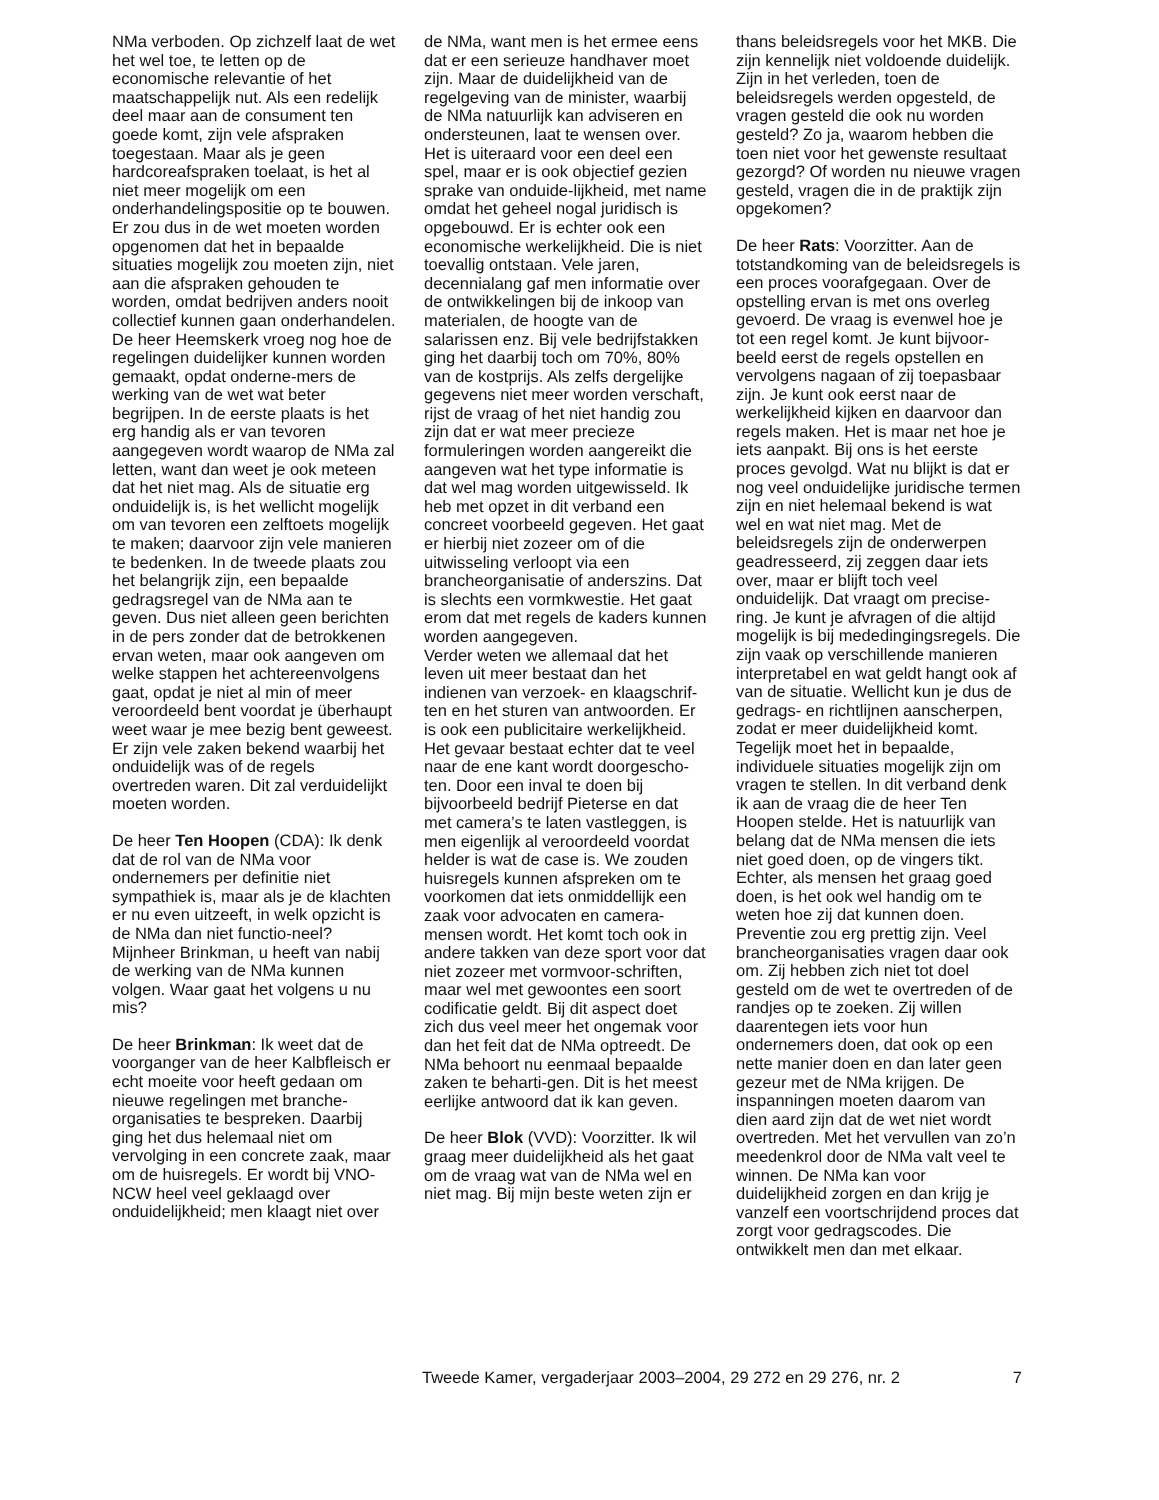NMa verboden. Op zichzelf laat de wet het wel toe, te letten op de economische relevantie of het maatschappelijk nut. Als een redelijk deel maar aan de consument ten goede komt, zijn vele afspraken toegestaan. Maar als je geen hardcoreafspraken toelaat, is het al niet meer mogelijk om een onderhandelingspositie op te bouwen. Er zou dus in de wet moeten worden opgenomen dat het in bepaalde situaties mogelijk zou moeten zijn, niet aan die afspraken gehouden te worden, omdat bedrijven anders nooit collectief kunnen gaan onderhandelen.
De heer Heemskerk vroeg nog hoe de regelingen duidelijker kunnen worden gemaakt, opdat onderne-mers de werking van de wet wat beter begrijpen. In de eerste plaats is het erg handig als er van tevoren aangegeven wordt waarop de NMa zal letten, want dan weet je ook meteen dat het niet mag. Als de situatie erg onduidelijk is, is het wellicht mogelijk om van tevoren een zelftoets mogelijk te maken; daarvoor zijn vele manieren te bedenken. In de tweede plaats zou het belangrijk zijn, een bepaalde gedragsregel van de NMa aan te geven. Dus niet alleen geen berichten in de pers zonder dat de betrokkenen ervan weten, maar ook aangeven om welke stappen het achtereenvolgens gaat, opdat je niet al min of meer veroordeeld bent voordat je überhaupt weet waar je mee bezig bent geweest. Er zijn vele zaken bekend waarbij het onduidelijk was of de regels overtreden waren. Dit zal verduidelijkt moeten worden.
De heer Ten Hoopen (CDA): Ik denk dat de rol van de NMa voor ondernemers per definitie niet sympathiek is, maar als je de klachten er nu even uitzeeft, in welk opzicht is de NMa dan niet functio-neel? Mijnheer Brinkman, u heeft van nabij de werking van de NMa kunnen volgen. Waar gaat het volgens u nu mis?
De heer Brinkman: Ik weet dat de voorganger van de heer Kalbfleisch er echt moeite voor heeft gedaan om nieuwe regelingen met branche-organisaties te bespreken. Daarbij ging het dus helemaal niet om vervolging in een concrete zaak, maar om de huisregels. Er wordt bij VNO-NCW heel veel geklaagd over onduidelijkheid; men klaagt niet over
de NMa, want men is het ermee eens dat er een serieuze handhaver moet zijn. Maar de duidelijkheid van de regelgeving van de minister, waarbij de NMa natuurlijk kan adviseren en ondersteunen, laat te wensen over. Het is uiteraard voor een deel een spel, maar er is ook objectief gezien sprake van onduide-lijkheid, met name omdat het geheel nogal juridisch is opgebouwd. Er is echter ook een economische werkelijkheid. Die is niet toevallig ontstaan. Vele jaren, decennialang gaf men informatie over de ontwikkelingen bij de inkoop van materialen, de hoogte van de salarissen enz. Bij vele bedrijfstakken ging het daarbij toch om 70%, 80% van de kostprijs. Als zelfs dergelijke gegevens niet meer worden verschaft, rijst de vraag of het niet handig zou zijn dat er wat meer precieze formuleringen worden aangereikt die aangeven wat het type informatie is dat wel mag worden uitgewisseld. Ik heb met opzet in dit verband een concreet voorbeeld gegeven. Het gaat er hierbij niet zozeer om of die uitwisseling verloopt via een brancheorganisatie of anderszins. Dat is slechts een vormkwestie. Het gaat erom dat met regels de kaders kunnen worden aangegeven.
Verder weten we allemaal dat het leven uit meer bestaat dan het indienen van verzoek- en klaagschrif-ten en het sturen van antwoorden. Er is ook een publicitaire werkelijkheid. Het gevaar bestaat echter dat te veel naar de ene kant wordt doorgescho-ten. Door een inval te doen bij bijvoorbeeld bedrijf Pieterse en dat met camera’s te laten vastleggen, is men eigenlijk al veroordeeld voordat helder is wat de case is. We zouden huisregels kunnen afspreken om te voorkomen dat iets onmiddellijk een zaak voor advocaten en camera-mensen wordt. Het komt toch ook in andere takken van deze sport voor dat niet zozeer met vormvoor-schriften, maar wel met gewoontes een soort codificatie geldt. Bij dit aspect doet zich dus veel meer het ongemak voor dan het feit dat de NMa optreedt. De NMa behoort nu eenmaal bepaalde zaken te beharti-gen. Dit is het meest eerlijke antwoord dat ik kan geven.
De heer Blok (VVD): Voorzitter. Ik wil graag meer duidelijkheid als het gaat om de vraag wat van de NMa wel en niet mag. Bij mijn beste weten zijn er
thans beleidsregels voor het MKB. Die zijn kennelijk niet voldoende duidelijk. Zijn in het verleden, toen de beleidsregels werden opgesteld, de vragen gesteld die ook nu worden gesteld? Zo ja, waarom hebben die toen niet voor het gewenste resultaat gezorgd? Of worden nu nieuwe vragen gesteld, vragen die in de praktijk zijn opgekomen?
De heer Rats: Voorzitter. Aan de totstandkoming van de beleidsregels is een proces voorafgegaan. Over de opstelling ervan is met ons overleg gevoerd. De vraag is evenwel hoe je tot een regel komt. Je kunt bijvoor-beeld eerst de regels opstellen en vervolgens nagaan of zij toepasbaar zijn. Je kunt ook eerst naar de werkelijkheid kijken en daarvoor dan regels maken. Het is maar net hoe je iets aanpakt. Bij ons is het eerste proces gevolgd. Wat nu blijkt is dat er nog veel onduidelijke juridische termen zijn en niet helemaal bekend is wat wel en wat niet mag. Met de beleidsregels zijn de onderwerpen geadresseerd, zij zeggen daar iets over, maar er blijft toch veel onduidelijk. Dat vraagt om precise-ring. Je kunt je afvragen of die altijd mogelijk is bij mededingingsregels. Die zijn vaak op verschillende manieren interpretabel en wat geldt hangt ook af van de situatie. Wellicht kun je dus de gedrags- en richtlijnen aanscherpen, zodat er meer duidelijkheid komt. Tegelijk moet het in bepaalde, individuele situaties mogelijk zijn om vragen te stellen. In dit verband denk ik aan de vraag die de heer Ten Hoopen stelde. Het is natuurlijk van belang dat de NMa mensen die iets niet goed doen, op de vingers tikt. Echter, als mensen het graag goed doen, is het ook wel handig om te weten hoe zij dat kunnen doen. Preventie zou erg prettig zijn. Veel brancheorganisaties vragen daar ook om. Zij hebben zich niet tot doel gesteld om de wet te overtreden of de randjes op te zoeken. Zij willen daarentegen iets voor hun ondernemers doen, dat ook op een nette manier doen en dan later geen gezeur met de NMa krijgen. De inspanningen moeten daarom van dien aard zijn dat de wet niet wordt overtreden. Met het vervullen van zo’n meedenkrol door de NMa valt veel te winnen. De NMa kan voor duidelijkheid zorgen en dan krijg je vanzelf een voortschrijdend proces dat zorgt voor gedragscodes. Die ontwikkelt men dan met elkaar.
Tweede Kamer, vergaderjaar 2003–2004, 29 272 en 29 276, nr. 2 7